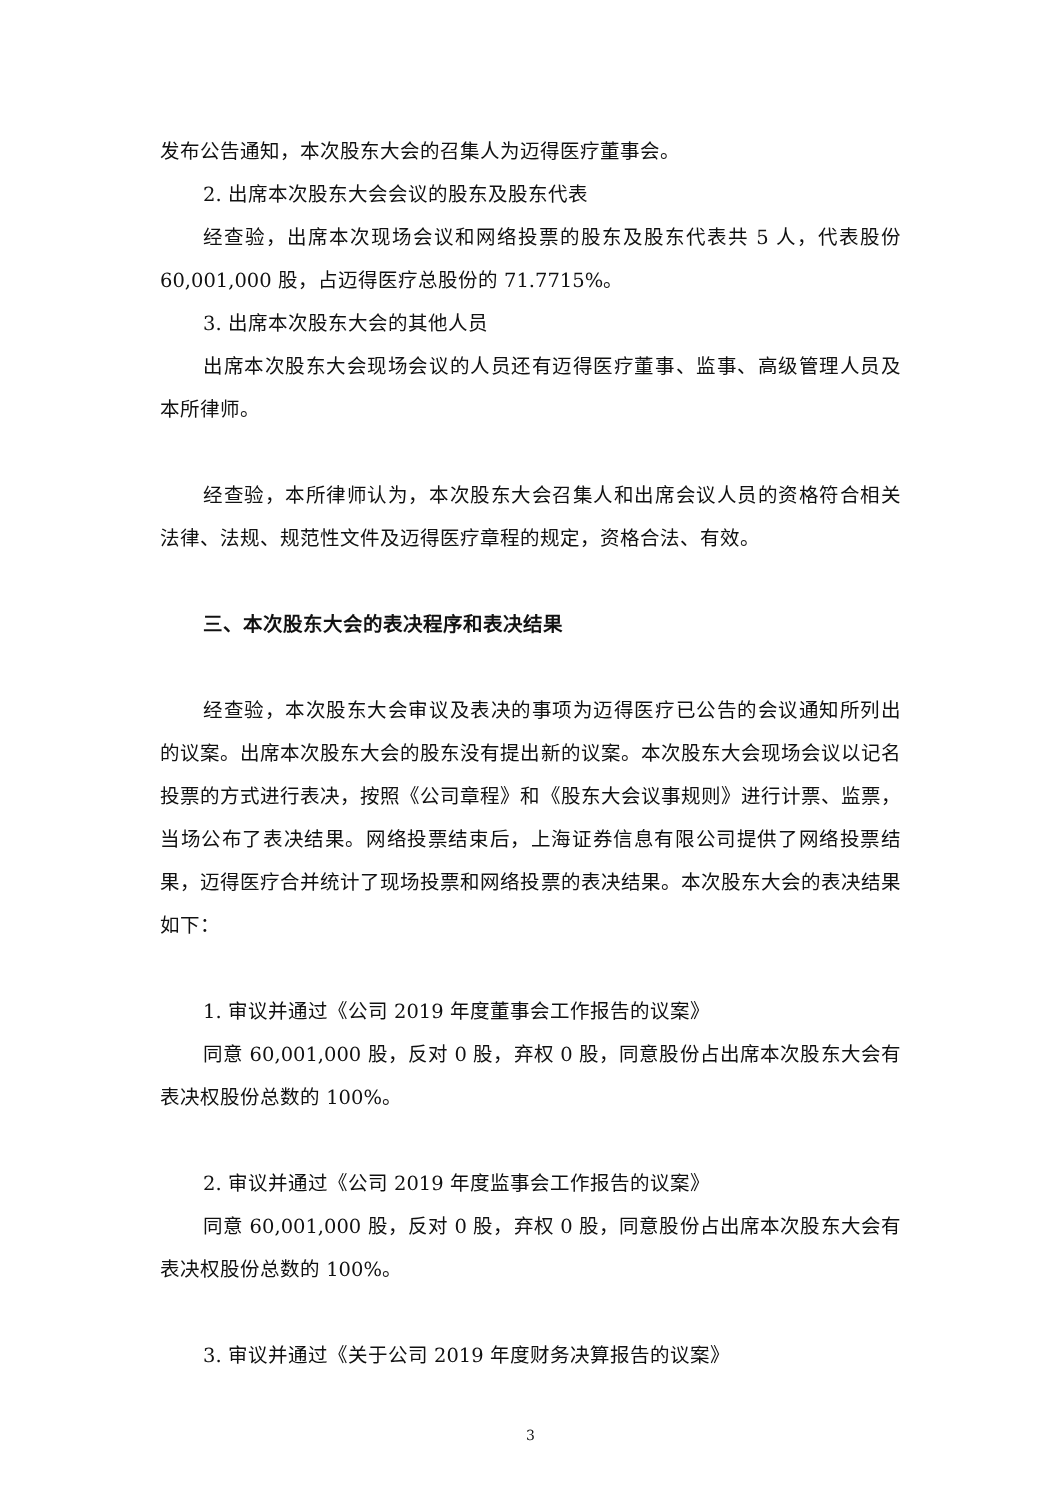发布公告通知，本次股东大会的召集人为迈得医疗董事会。
2. 出席本次股东大会会议的股东及股东代表
经查验，出席本次现场会议和网络投票的股东及股东代表共 5 人，代表股份 60,001,000 股，占迈得医疗总股份的 71.7715%。
3. 出席本次股东大会的其他人员
出席本次股东大会现场会议的人员还有迈得医疗董事、监事、高级管理人员及本所律师。
经查验，本所律师认为，本次股东大会召集人和出席会议人员的资格符合相关法律、法规、规范性文件及迈得医疗章程的规定，资格合法、有效。
三、本次股东大会的表决程序和表决结果
经查验，本次股东大会审议及表决的事项为迈得医疗已公告的会议通知所列出的议案。出席本次股东大会的股东没有提出新的议案。本次股东大会现场会议以记名投票的方式进行表决，按照《公司章程》和《股东大会议事规则》进行计票、监票，当场公布了表决结果。网络投票结束后，上海证券信息有限公司提供了网络投票结果，迈得医疗合并统计了现场投票和网络投票的表决结果。本次股东大会的表决结果如下：
1. 审议并通过《公司 2019 年度董事会工作报告的议案》
同意 60,001,000 股，反对 0 股，弃权 0 股，同意股份占出席本次股东大会有表决权股份总数的 100%。
2. 审议并通过《公司 2019 年度监事会工作报告的议案》
同意 60,001,000 股，反对 0 股，弃权 0 股，同意股份占出席本次股东大会有表决权股份总数的 100%。
3. 审议并通过《关于公司 2019 年度财务决算报告的议案》
3